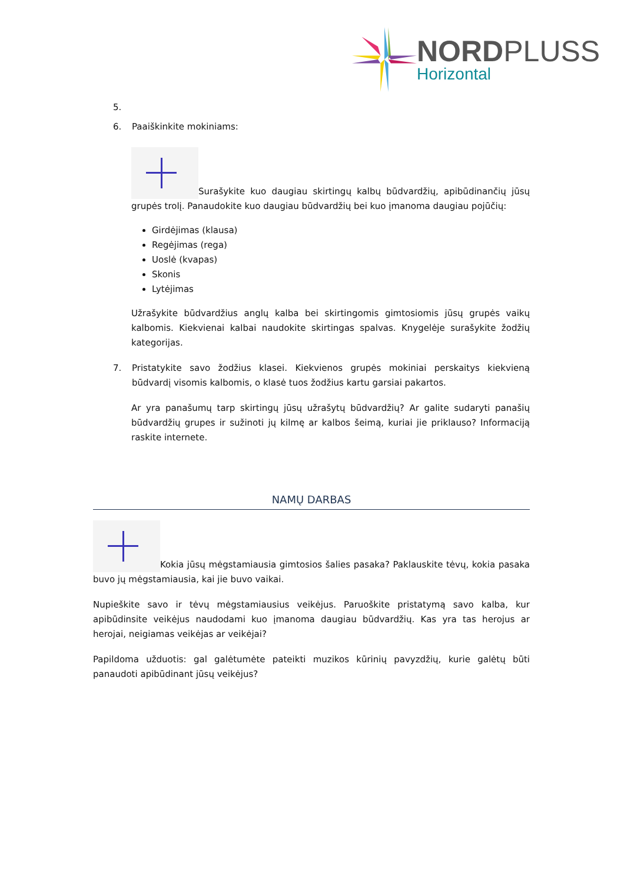NORDPLUSS
Horizontal
5.
6. Paaiškinkite mokiniams:
Surašykite kuo daugiau skirtingų kalbų būdvardžių, apibūdinančių jūsų grupės trolį. Panaudokite kuo daugiau būdvardžių bei kuo įmanoma daugiau pojūčių:
Girdėjimas (klausa)
Regėjimas (rega)
Uoslė (kvapas)
Skonis
Lytėjimas
Užrašykite būdvardžius anglų kalba bei skirtingomis gimtosiomis jūsų grupės vaikų kalbomis. Kiekvienai kalbai naudokite skirtingas spalvas. Knygelėje surašykite žodžių kategorijas.
7. Pristatykite savo žodžius klasei. Kiekvienos grupės mokiniai perskaitys kiekvieną būdvardį visomis kalbomis, o klasė tuos žodžius kartu garsiai pakartos.
Ar yra panašumų tarp skirtingų jūsų užrašytų būdvardžių? Ar galite sudaryti panašių būdvardžių grupes ir sužinoti jų kilmę ar kalbos šeimą, kuriai jie priklauso? Informaciją raskite internete.
NAMŲ DARBAS
Kokia jūsų mėgstamiausia gimtosios šalies pasaka? Paklauskite tėvų, kokia pasaka buvo jų mėgstamiausia, kai jie buvo vaikai.
Nupieškite savo ir tėvų mėgstamiausius veikėjus. Paruoškite pristatymą savo kalba, kur apibūdinsite veikėjus naudodami kuo įmanoma daugiau būdvardžių. Kas yra tas herojus ar herojai, neigiamas veikėjas ar veikėjai?
Papildoma užduotis: gal galėtumėte pateikti muzikos kūrinių pavyzdžių, kurie galėtų būti panaudoti apibūdinant jūsų veikėjus?